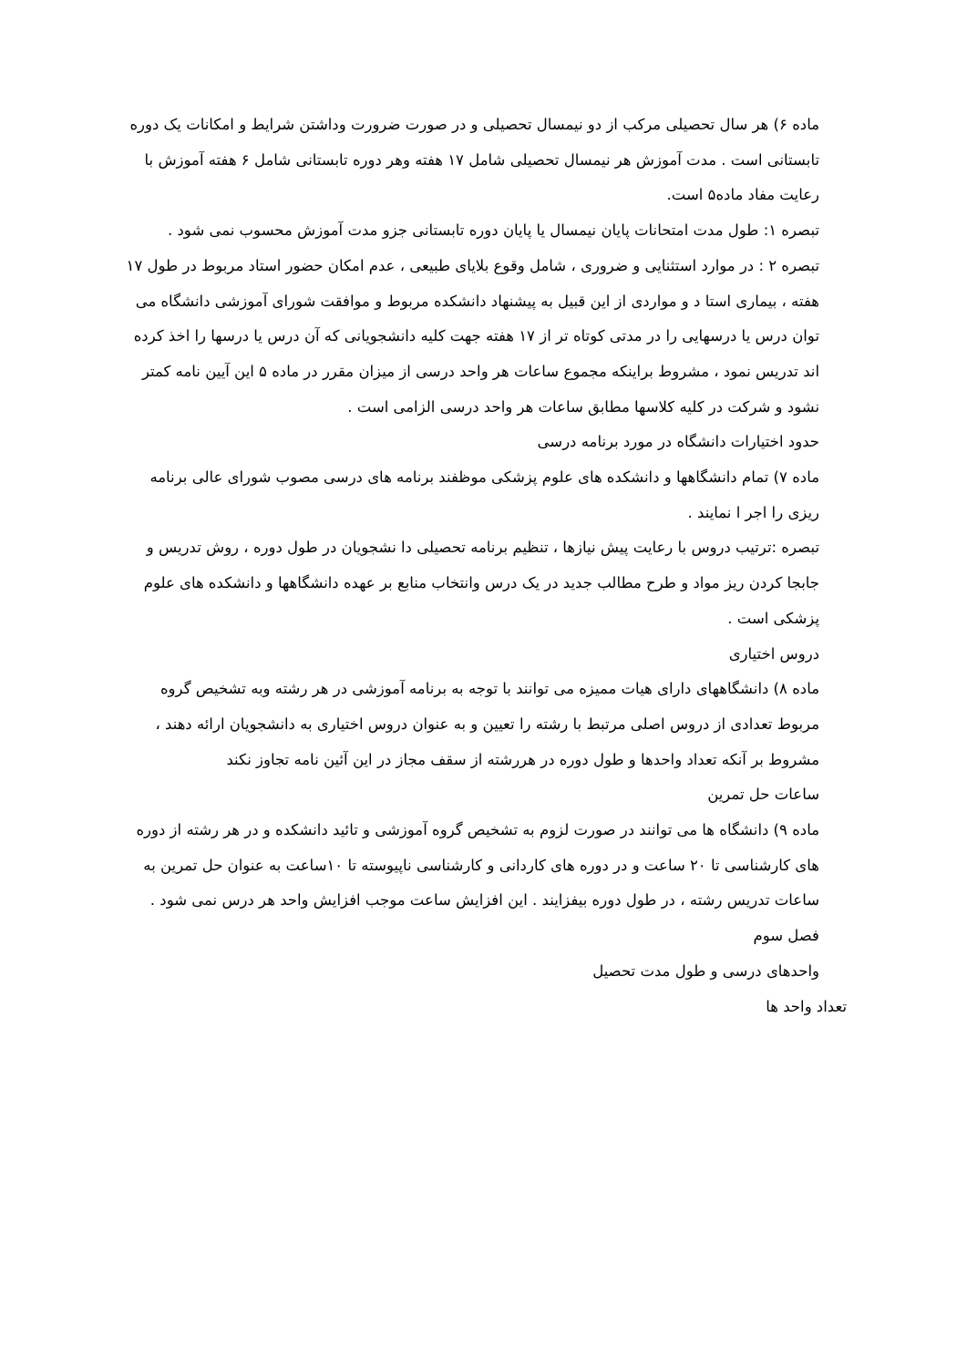ماده ۶) هر سال تحصیلی مرکب از دو نیمسال تحصیلی و در صورت ضرورت وداشتن شرایط و امکانات یک دوره تابستانی است . مدت آموزش هر نیمسال تحصیلی شامل ۱۷ هفته وهر دوره تابستانی شامل ۶ هفته آموزش با رعایت مفاد ماده۵ است.
تبصره ۱: طول مدت امتحانات پایان نیمسال یا پایان دوره تابستانی جزو مدت آموزش محسوب نمی شود .
تبصره ۲ : در موارد استثنایی و ضروری ، شامل وقوع بلایای طبیعی ، عدم امکان حضور استاد مربوط در طول ۱۷ هفته ، بیماری استا د و مواردی از این قبیل به پیشنهاد دانشکده مربوط و موافقت شورای آموزشی دانشگاه می توان درس یا درسهایی را در مدتی کوتاه تر از ۱۷ هفته جهت کلیه دانشجویانی که آن درس یا درسها را اخذ کرده اند تدریس نمود ، مشروط براینکه مجموع ساعات هر واحد درسی از میزان مقرر در ماده ۵ این آیین نامه کمتر نشود و شرکت در کلیه کلاسها مطابق ساعات هر واحد درسی الزامی است .
حدود اختیارات دانشگاه در مورد برنامه درسی
ماده ۷) تمام دانشگاهها و دانشکده های علوم پزشکی موظفند برنامه های درسی مصوب شورای عالی برنامه ریزی را اجر ا نمایند .
تبصره :ترتیب دروس با رعایت پیش نیازها ، تنظیم برنامه تحصیلی دا نشجویان در طول دوره ، روش تدریس و جابجا کردن ریز مواد و طرح مطالب جدید در یک درس وانتخاب منابع بر عهده دانشگاهها و دانشکده های علوم پزشکی است .
دروس اختیاری
ماده ۸) دانشگاههای دارای هیات ممیزه می توانند با توجه به برنامه آموزشی در هر رشته وبه تشخیص گروه مربوط تعدادی از دروس اصلی مرتبط با رشته را تعیین و به عنوان دروس اختیاری به دانشجویان ارائه دهند ، مشروط بر آنکه تعداد واحدها و طول دوره در هررشته از سقف مجاز در این آئین نامه تجاوز نکند
ساعات حل تمرین
ماده ۹) دانشگاه ها می توانند در صورت لزوم به تشخیص گروه آموزشی و تائید دانشکده و در هر رشته از دوره های کارشناسی تا ۲۰ ساعت و در دوره های کاردانی و کارشناسی ناپیوسته تا ۱۰ساعت به عنوان حل تمرین به ساعات تدریس رشته ، در طول دوره بیفزایند . این افزایش ساعت موجب افزایش واحد هر درس نمی شود .
فصل سوم
واحدهای درسی و طول مدت تحصیل
تعداد واحد ها